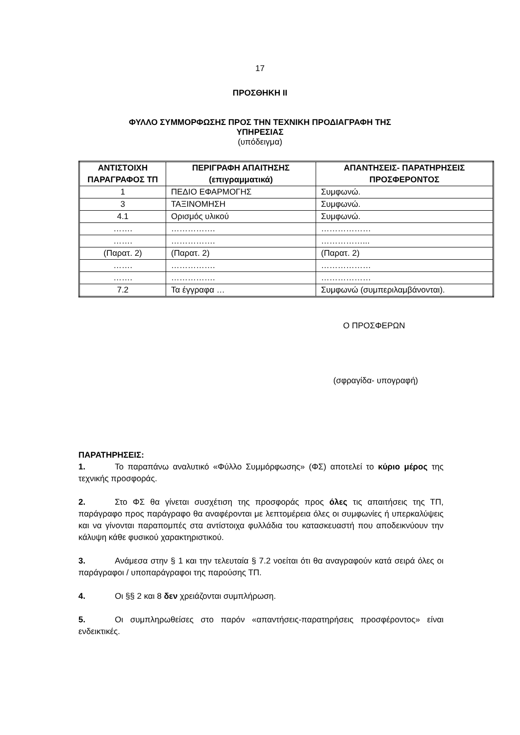17
ΠΡΟΣΘΗΚΗ ΙΙ
ΦΥΛΛΟ ΣΥΜΜΟΡΦΩΣΗΣ ΠΡΟΣ ΤΗΝ ΤΕΧΝΙΚΗ ΠΡΟΔΙΑΓΡΑΦΗ ΤΗΣ
ΥΠΗΡΕΣΙΑΣ
(υπόδειγμα)
| ΑΝΤΙΣΤΟΙΧΗ ΠΑΡΑΓΡΑΦΟΣ ΤΠ | ΠΕΡΙΓΡΑΦΗ ΑΠΑΙΤΗΣΗΣ (επιγραμματικά) | ΑΠΑΝΤΗΣΕΙΣ- ΠΑΡΑΤΗΡΗΣΕΙΣ ΠΡΟΣΦΕΡΟΝΤΟΣ |
| --- | --- | --- |
| 1 | ΠΕΔΙΟ ΕΦΑΡΜΟΓΗΣ | Συμφωνώ. |
| 3 | ΤΑΞΙΝΟΜΗΣΗ | Συμφωνώ. |
| 4.1 | Ορισμός υλικού | Συμφωνώ. |
| ……. | ……………. | ……………… |
| ……. | ……………. | ……………... |
| (Παρατ. 2) | (Παρατ. 2) | (Παρατ. 2) |
| ……. | ……………. | ……………… |
| ……. | ……………. | ……………… |
| 7.2 | Τα έγγραφα … | Συμφωνώ (συμπεριλαμβάνονται). |
Ο ΠΡΟΣΦΕΡΩΝ
(σφραγίδα- υπογραφή)
ΠΑΡΑΤΗΡΗΣΕΙΣ:
1. Το παραπάνω αναλυτικό «Φύλλο Συμμόρφωσης» (ΦΣ) αποτελεί το κύριο μέρος της τεχνικής προσφοράς.
2. Στο ΦΣ θα γίνεται συσχέτιση της προσφοράς προς όλες τις απαιτήσεις της ΤΠ, παράγραφο προς παράγραφο θα αναφέρονται με λεπτομέρεια όλες οι συμφωνίες ή υπερκαλύψεις και να γίνονται παραπομπές στα αντίστοιχα φυλλάδια του κατασκευαστή που αποδεικνύουν την κάλυψη κάθε φυσικού χαρακτηριστικού.
3. Ανάμεσα στην § 1 και την τελευταία § 7.2 νοείται ότι θα αναγραφούν κατά σειρά όλες οι παράγραφοι / υποπαράγραφοι της παρούσης ΤΠ.
4. Οι §§ 2 και 8 δεν χρειάζονται συμπλήρωση.
5. Οι συμπληρωθείσες στο παρόν «απαντήσεις-παρατηρήσεις προσφέροντος» είναι ενδεικτικές.